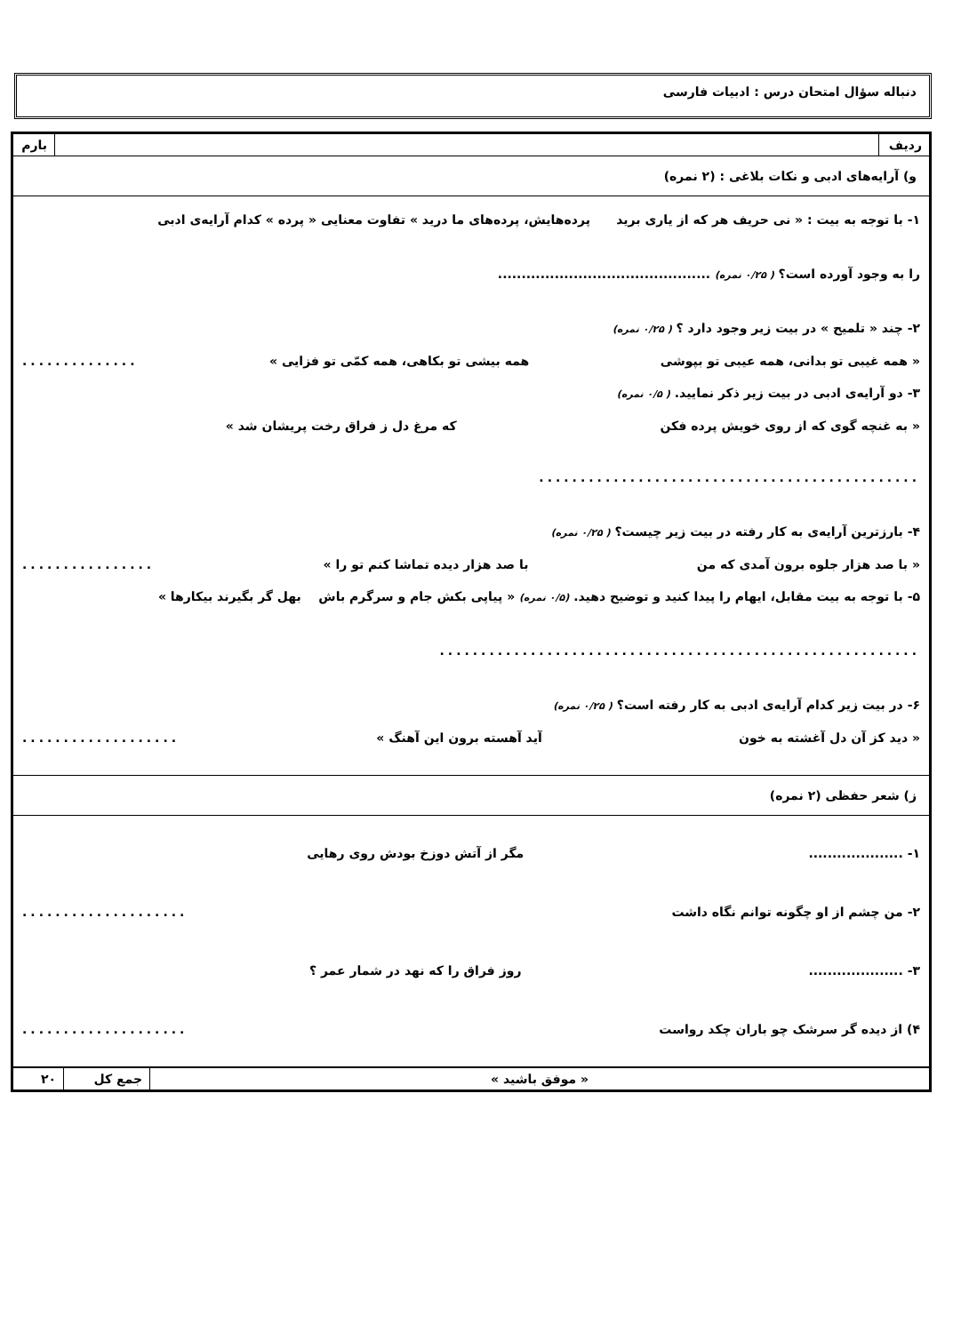دنباله سؤال امتحان درس : ادبیات فارسی
| ردیف | | بارم |
| و) آرایه‌های ادبی و نکات بلاغی : (۲ نمره) | | |
| ۱- با توجه به بیت : « نی حریف هر که از یاری برید پرده‌هایش، پرده‌های ما درید » تفاوت معنایی « پرده » کدام آرایه‌ی ادبی را به وجود آورده است؟ ( ۰/۲۵ نمره) ............................................. ۲- چند « تلمیح » در بیت زیر وجود دارد ؟ ( ۰/۲۵ نمره) « همه غیبی تو بدانی، همه عیبی تو بپوشی همه بیشی تو بکاهی، همه کمّی تو فزایی » .............. ۳- دو آرایه‌ی ادبی در بیت زیر ذکر نمایید. ( ۰/۵ نمره) « به غنچه گوی که از روی خویش پرده فکن که مرغ دل ز فراق رخت پریشان شد » .............................................. ۴- بارزترین آرایه‌ی به کار رفته در بیت زیر چیست؟ ( ۰/۲۵ نمره) « با صد هزار جلوه برون آمدی که من با صد هزار دیده تماشا کنم تو را » ................ ۵- با توجه به بیت مقابل، ایهام را پیدا کنید و توضیح دهید. (۰/۵ نمره) « پیاپی بکش جام و سرگرم باش بهل گر بگیرند بیکارها » .......................................................... ۶- در بیت زیر کدام آرایه‌ی ادبی به کار رفته است؟ ( ۰/۲۵ نمره) « دید کز آن دل آغشته به خون آید آهسته برون این آهنگ » ................... | | |
| ز) شعر حفظی (۲ نمره) | | |
| ۱- .................... مگر از آتش دوزخ بودش روی رهایی ۲- من چشم از او چگونه توانم نگاه داشت .................... ۳- .................... روز فراق را که نهد در شمار عمر ؟ ۴) از دیده گر سرشک چو باران چکد رواست .................... | | |
| « موفق باشید » | جمع کل | ۲۰ |